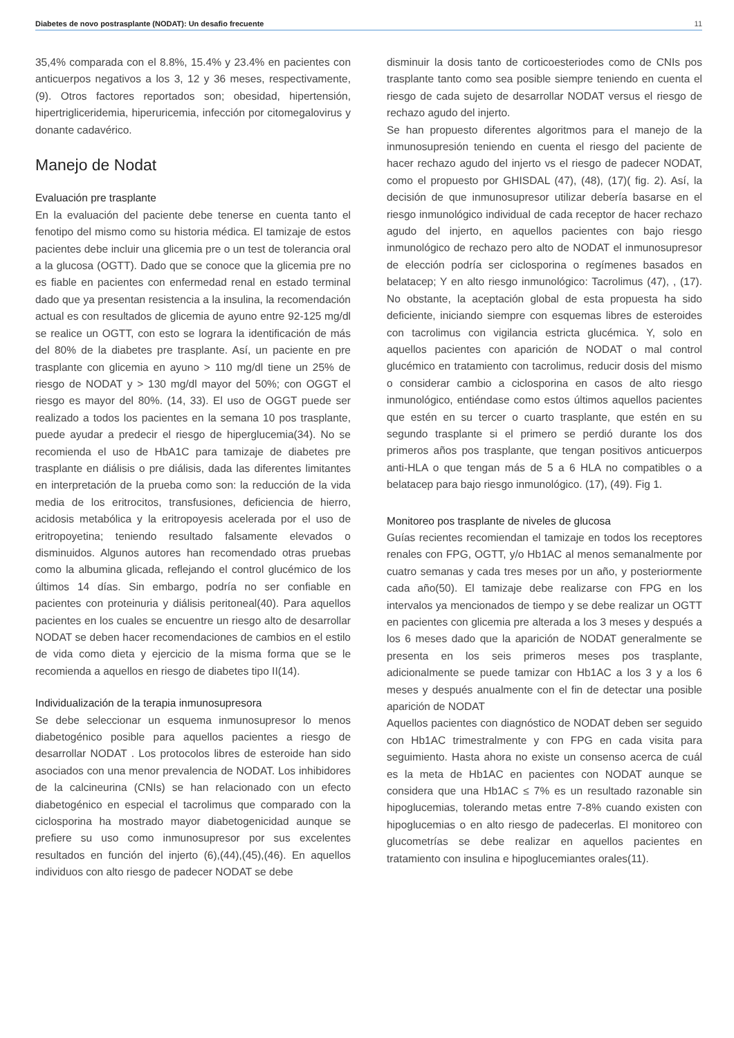Diabetes de novo postrasplante (NODAT): Un desafio frecuente 11
35,4% comparada con el 8.8%, 15.4% y 23.4% en pacientes con anticuerpos negativos a los 3, 12 y 36 meses, respectivamente, (9). Otros factores reportados son; obesidad, hipertensión, hipertrigliceridemia, hiperuricemia, infección por citomegalovirus y donante cadavérico.
Manejo de Nodat
Evaluación pre trasplante
En la evaluación del paciente debe tenerse en cuenta tanto el fenotipo del mismo como su historia médica. El tamizaje de estos pacientes debe incluir una glicemia pre o un test de tolerancia oral a la glucosa (OGTT). Dado que se conoce que la glicemia pre no es fiable en pacientes con enfermedad renal en estado terminal dado que ya presentan resistencia a la insulina, la recomendación actual es con resultados de glicemia de ayuno entre 92-125 mg/dl se realice un OGTT, con esto se lograra la identificación de más del 80% de la diabetes pre trasplante. Así, un paciente en pre trasplante con glicemia en ayuno > 110 mg/dl tiene un 25% de riesgo de NODAT y > 130 mg/dl mayor del 50%; con OGGT el riesgo es mayor del 80%. (14, 33). El uso de OGGT puede ser realizado a todos los pacientes en la semana 10 pos trasplante, puede ayudar a predecir el riesgo de hiperglucemia(34). No se recomienda el uso de HbA1C para tamizaje de diabetes pre trasplante en diálisis o pre diálisis, dada las diferentes limitantes en interpretación de la prueba como son: la reducción de la vida media de los eritrocitos, transfusiones, deficiencia de hierro, acidosis metabólica y la eritropoyesis acelerada por el uso de eritropoyetina; teniendo resultado falsamente elevados o disminuidos. Algunos autores han recomendado otras pruebas como la albumina glicada, reflejando el control glucémico de los últimos 14 días. Sin embargo, podría no ser confiable en pacientes con proteinuria y diálisis peritoneal(40). Para aquellos pacientes en los cuales se encuentre un riesgo alto de desarrollar NODAT se deben hacer recomendaciones de cambios en el estilo de vida como dieta y ejercicio de la misma forma que se le recomienda a aquellos en riesgo de diabetes tipo II(14).
Individualización de la terapia inmunosupresora
Se debe seleccionar un esquema inmunosupresor lo menos diabetogénico posible para aquellos pacientes a riesgo de desarrollar NODAT . Los protocolos libres de esteroide han sido asociados con una menor prevalencia de NODAT. Los inhibidores de la calcineurina (CNIs) se han relacionado con un efecto diabetogénico en especial el tacrolimus que comparado con la ciclosporina ha mostrado mayor diabetogenicidad aunque se prefiere su uso como inmunosupresor por sus excelentes resultados en función del injerto (6),(44),(45),(46). En aquellos individuos con alto riesgo de padecer NODAT se debe
disminuir la dosis tanto de corticoesteriodes como de CNIs pos trasplante tanto como sea posible siempre teniendo en cuenta el riesgo de cada sujeto de desarrollar NODAT versus el riesgo de rechazo agudo del injerto.
Se han propuesto diferentes algoritmos para el manejo de la inmunosupresión teniendo en cuenta el riesgo del paciente de hacer rechazo agudo del injerto vs el riesgo de padecer NODAT, como el propuesto por GHISDAL (47), (48), (17)( fig. 2). Así, la decisión de que inmunosupresor utilizar debería basarse en el riesgo inmunológico individual de cada receptor de hacer rechazo agudo del injerto, en aquellos pacientes con bajo riesgo inmunológico de rechazo pero alto de NODAT el inmunosupresor de elección podría ser ciclosporina o regímenes basados en belatacep; Y en alto riesgo inmunológico: Tacrolimus (47), , (17). No obstante, la aceptación global de esta propuesta ha sido deficiente, iniciando siempre con esquemas libres de esteroides con tacrolimus con vigilancia estricta glucémica. Y, solo en aquellos pacientes con aparición de NODAT o mal control glucémico en tratamiento con tacrolimus, reducir dosis del mismo o considerar cambio a ciclosporina en casos de alto riesgo inmunológico, entiéndase como estos últimos aquellos pacientes que estén en su tercer o cuarto trasplante, que estén en su segundo trasplante si el primero se perdió durante los dos primeros años pos trasplante, que tengan positivos anticuerpos anti-HLA o que tengan más de 5 a 6 HLA no compatibles o a belatacep para bajo riesgo inmunológico. (17), (49). Fig 1.
Monitoreo pos trasplante de niveles de glucosa
Guías recientes recomiendan el tamizaje en todos los receptores renales con FPG, OGTT, y/o Hb1AC al menos semanalmente por cuatro semanas y cada tres meses por un año, y posteriormente cada año(50). El tamizaje debe realizarse con FPG en los intervalos ya mencionados de tiempo y se debe realizar un OGTT en pacientes con glicemia pre alterada a los 3 meses y después a los 6 meses dado que la aparición de NODAT generalmente se presenta en los seis primeros meses pos trasplante, adicionalmente se puede tamizar con Hb1AC a los 3 y a los 6 meses y después anualmente con el fin de detectar una posible aparición de NODAT
Aquellos pacientes con diagnóstico de NODAT deben ser seguido con Hb1AC trimestralmente y con FPG en cada visita para seguimiento. Hasta ahora no existe un consenso acerca de cuál es la meta de Hb1AC en pacientes con NODAT aunque se considera que una Hb1AC ≤ 7% es un resultado razonable sin hipoglucemias, tolerando metas entre 7-8% cuando existen con hipoglucemias o en alto riesgo de padecerlas. El monitoreo con glucometrías se debe realizar en aquellos pacientes en tratamiento con insulina e hipoglucemiantes orales(11).